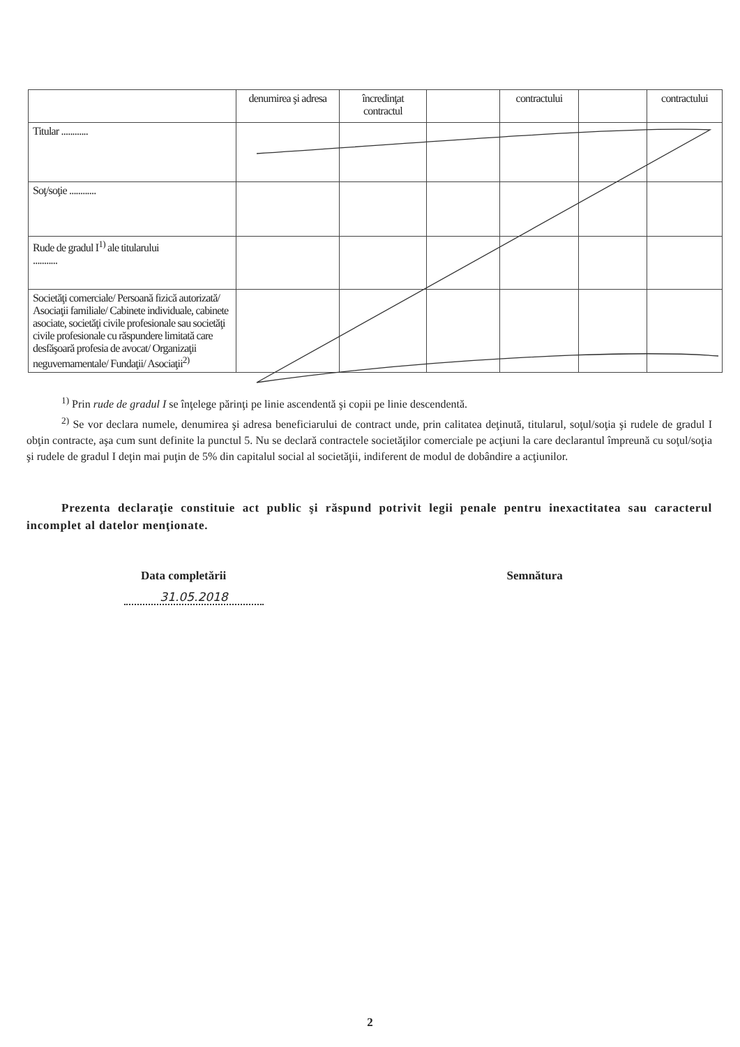| | denumirea şi adresa | încredinţat contractul | | contractului | | contractului |
| Titular ............ | | | | | | |
| Soţ/soţie ............ | | | | | | |
| Rude de gradul I<sup>1)</sup> ale titularului ........... | | | | | | |
| Societăţi comerciale/ Persoană fizică autorizată/ Asociaţii familiale/ Cabinete individuale, cabinete asociate, societăţi civile profesionale sau societăţi civile profesionale cu răspundere limitată care desfăşoară profesia de avocat/ Organizaţii neguvernamentale/ Fundaţii/ Asociaţii<sup>2)</sup> | | | | | | |
<sup>1)</sup> Prin rude de gradul I se înţelege părinţi pe linie ascendentă şi copii pe linie descendentă.
<sup>2)</sup> Se vor declara numele, denumirea şi adresa beneficiarului de contract unde, prin calitatea deţinută, titularul, soţul/soţia şi rudele de gradul I obţin contracte, aşa cum sunt definite la punctul 5. Nu se declară contractele societăţilor comerciale pe acţiuni la care declarantul împreună cu soţul/soţia şi rudele de gradul I deţin mai puţin de 5% din capitalul social al societăţii, indiferent de modul de dobândire a acţiunilor.
Prezenta declaraţie constituie act public şi răspund potrivit legii penale pentru inexactitatea sau caracterul incomplet al datelor menţionate.
Data completării Semnătura
31.05.2018
2